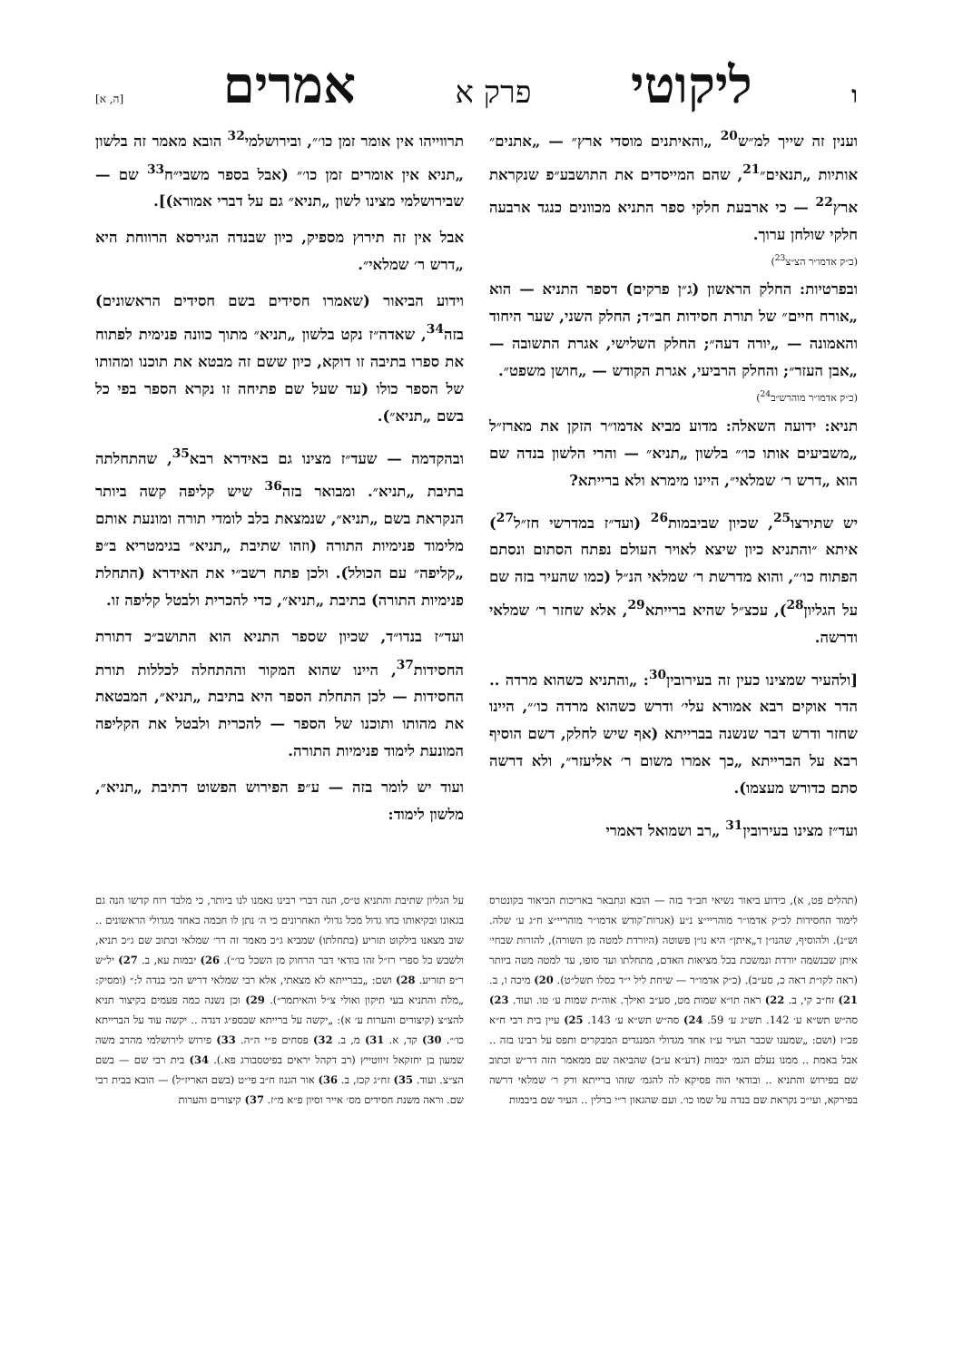וליקוטי פרק א אמרים [ה, א]
וענין זה שייך למ״ש<sup>20</sup> „והאיתנים מוסדי ארץ״ — „אתנים״ אותיות „תנאים״<sup>21</sup>, שהם המייסדים את התושבע״פ שנקראת ארץ<sup>22</sup> — כי ארבעת חלקי ספר התניא מכוונים כנגד ארבעה חלקי שולחן ערוך.
(כ״ק אדמו״ר הצ״צ<sup>23</sup>)
ובפרטיות: החלק הראשון (ג״ן פרקים) דספר התניא — הוא „אורח חיים״ של תורת חסידות חב״ד; החלק השני, שער היחוד והאמונה — „יורה דעה״; החלק השלישי, אגרת התשובה — „אבן העזר״; והחלק הרביעי, אגרת הקודש — „חושן משפט״.
(כ״ק אדמו״ר מוהרש״ב<sup>24</sup>)
תניא: ידועה השאלה: מדוע מביא אדמו״ר הזקן את מארז״ל „משביעים אותו כו׳״ בלשון „תניא״ — והרי הלשון בנדה שם הוא „דרש ר׳ שמלאי״, היינו מימרא ולא ברייתא?
יש שתירצו<sup>25</sup>, שכיון שביבמות<sup>26</sup> (ועד״ז במדרשי חז״ל<sup>27</sup>) איתא ״והתניא כיון שיצא לאויר העולם נפתח הסתום ונסתם הפתוח כו׳״, והוא מדרשת ר׳ שמלאי הנ״ל (כמו שהעיר בזה שם על הגליון<sup>28</sup>), עכצ״ל שהיא ברייתא<sup>29</sup>, אלא שחזר ר׳ שמלאי ודרשה.
[ולהעיר שמצינו כעין זה בעירובין<sup>30</sup>: „והתניא כשהוא מרדה .. הדר אוקים רבא אמורא עלי׳ ודרש כשהוא מרדה כו׳״, היינו שחזר ודרש דבר שנשנה בברייתא (אף שיש לחלק, דשם הוסיף רבא על הברייתא „כך אמרו משום ר׳ אליעזר״, ולא דרשה סתם כדורש מעצמו).
ועד״ז מצינו בעירובין<sup>31</sup> „רב ושמואל דאמרי
תרווייהו אין אומר זמן כו׳״, ובירושלמי<sup>32</sup> הובא מאמר זה בלשון „תניא אין אומרים זמן כו׳״ (אבל בספר משבי״ח<sup>33</sup> שם — שבירושלמי מצינו לשון „תניא״ גם על דברי אמורא)].
אבל אין זה תירוץ מספיק, כיון שבנדה הגירסא הרווחת היא „דרש ר׳ שמלאי״.
וידוע הביאור (שאמרו חסידים בשם חסידים הראשונים) בזה<sup>34</sup>, שאדה״ז נקט בלשון „תניא״ מתוך כוונה פנימית לפתוח את ספרו בתיבה זו דוקא, כיון ששם זה מבטא את תוכנו ומהותו של הספר כולו (עד שעל שם פתיחה זו נקרא הספר בפי כל בשם „תניא״).
ובהקדמה — שעד״ז מצינו גם באידרא רבא<sup>35</sup>, שהתחלתה בתיבת „תניא״. ומבואר בזה<sup>36</sup> שיש קליפה קשה ביותר הנקראת בשם „תניא״, שנמצאת בלב לומדי תורה ומונעת אותם מלימוד פנימיות התורה (וזהו שתיבת „תניא״ בגימטריא ב״פ „קליפה״ עם הכולל). ולכן פתח רשב״י את האידרא (התחלת פנימיות התורה) בתיבת „תניא״, כדי להכרית ולבטל קליפה זו.
ועד״ז בנדו״ד, שכיון שספר התניא הוא התושב״כ דתורת החסידות<sup>37</sup>, היינו שהוא המקור וההתחלה לכללות תורת החסידות — לכן התחלת הספר היא בתיבת „תניא״, המבטאת את מהותו ותוכנו של הספר — להכרית ולבטל את הקליפה המונעת לימוד פנימיות התורה.
ועוד יש לומר בזה — ע״פ הפירוש הפשוט דתיבת „תניא״, מלשון לימוד:
(תהלים פט, א), כידוע ביאור נשיאי חב״ד בזה — הובא ונתבאר באריכות הביאור בקונטרס לימוד החסידות לכ״ק אדמו״ר מוהריי״צ נ״ע (אגרות־קודש אדמו״ר מוהריי״צ ח״ג ע׳ שלה. וש״נ). ולהוסיף, שהנו״ן ד„איתן״ היא נו״ן פשוטה (היורדת למטה מן השורה), להורות שבחי׳ איתן שבנשמה יורדת ונמשכת בכל מציאות האדם, מתחלתו ועד סופו, עד למטה מטה ביותר (ראה לקו״ת ראה כ, סע״ב). (כ״ק אדמו״ר — שיחת ליל י״ד כסלו תשל״ט). 20) מיכה ו, ב. 21) זח״ב קי, ב. 22) ראה תו״א שמות מט, סע״ב ואילך. אוה״ת שמות ע׳ טו. ועוד. 23) סה״ש תש״א ע׳ 142. תש״ג ע׳ 59. 24) סה״ש תש״א ע׳ 143. 25) עיין בית רבי ח״א פכ״ז (ושם: „שמענו שכבר העיר ע״ז אחד מגדולי המנגדים המבקרים ותפס על רבינו בזה .. אבל באמת .. ממנו נעלם הגמ׳ יבמות (דע״א ע״ב) שהביאה שם ממאמר הזה דר״ש וכתוב שם בפירוש והתניא .. ובודאי הוה פסיקא לה להגמ׳ שזהו ברייתא ורק ר׳ שמלאי דרשה בפירקא, ועי״כ נקראת שם בנדה על שמו כו׳. ועם שהגאון ר״י ברלין .. העיר שם ביבמות
על הגליון שתיבת והתניא ט״ס, הנה דברי רבינו נאמנו לנו ביותר, כי מלבד רוח קדשו הנה גם בגאונו ובקיאותו כחו גדול מכל גדולי האחרונים כי ה׳ נתן לו חכמה כאחד מגדולי הראשונים .. שוב מצאנו בילקוט תזריע (בתחלתו) שמביא ג״כ מאמר זה דר׳ שמלאי וכתוב שם ג״כ תניא, ולשבש כל ספרי רז״ל זהו בודאי דבר הרחוק מן השכל כו׳״). 26) יבמות עא, ב. 27) יל״ש ר״פ תזריע. 28) ושם: „בברייתא לא מצאתי, אלא רבי שמלאי דריש הכי בנדה ל:״ (ומסיק: „מלת והתניא בעי תיקון ואולי צ״ל והאיתמר״). 29) וכן נשנה כמה פעמים בקיצור תניא להצ״צ (קיצורים והערות ע׳ א): „יקשה על ברייתא שבספ״ג דנדה .. יקשה עוד על הברייתא כו׳״. 30) קד, א. 31) מ, ב. 32) פסחים פ״י ה״ה. 33) פירוש לירושלמי מהרב משה שמעון בן יחזקאל זיווטייץ (רב דקהל יראים בפיטסבורג פא.). 34) בית רבי שם — בשם הצ״צ. ועוד. 35) זח״ג קכז, ב. 36) אור הגנוז ח״ב פי״ט (בשם האריז״ל) — הובא בבית רבי שם. וראה משנת חסידים מס׳ אייר וסיון פ״א מ״ז. 37) קיצורים והערות